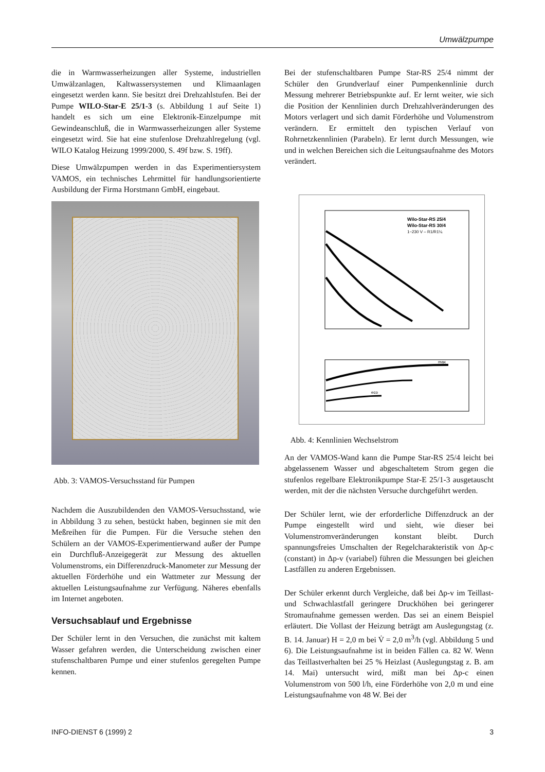Umwälzpumpe
die in Warmwasserheizungen aller Systeme, industriellen Umwälzanlagen, Kaltwassersystemen und Klimaanlagen eingesetzt werden kann. Sie besitzt drei Drehzahlstufen. Bei der Pumpe WILO-Star-E 25/1-3 (s. Abbildung 1 auf Seite 1) handelt es sich um eine Elektronik-Einzelpumpe mit Gewindeanschluß, die in Warmwasserheizungen aller Systeme eingesetzt wird. Sie hat eine stufenlose Drehzahlregelung (vgl. WILO Katalog Heizung 1999/2000, S. 49f bzw. S. 19ff).
Diese Umwälzpumpen werden in das Experimentiersystem VAMOS, ein technisches Lehrmittel für handlungsorientierte Ausbildung der Firma Horstmann GmbH, eingebaut.
Abb. 3: VAMOS-Versuchsstand für Pumpen
Nachdem die Auszubildenden den VAMOS-Versuchsstand, wie in Abbildung 3 zu sehen, bestückt haben, beginnen sie mit den Meßreihen für die Pumpen. Für die Versuche stehen den Schülern an der VAMOS-Experimentierwand außer der Pumpe ein Durchfluß-Anzeigegerät zur Messung des aktuellen Volumenstroms, ein Differenzdruck-Manometer zur Messung der aktuellen Förderhöhe und ein Wattmeter zur Messung der aktuellen Leistungsaufnahme zur Verfügung. Näheres ebenfalls im Internet angeboten.
Versuchsablauf und Ergebnisse
Der Schüler lernt in den Versuchen, die zunächst mit kaltem Wasser gefahren werden, die Unterscheidung zwischen einer stufenschaltbaren Pumpe und einer stufenlos geregelten Pumpe kennen.
Bei der stufenschaltbaren Pumpe Star-RS 25/4 nimmt der Schüler den Grundverlauf einer Pumpenkennlinie durch Messung mehrerer Betriebspunkte auf. Er lernt weiter, wie sich die Position der Kennlinien durch Drehzahlveränderungen des Motors verlagert und sich damit Förderhöhe und Volumenstrom verändern. Er ermittelt den typischen Verlauf von Rohrnetzkennlinien (Parabeln). Er lernt durch Messungen, wie und in welchen Bereichen sich die Leitungsaufnahme des Motors verändert.
Wilo-Star-RS 25/4
Wilo-Star-RS 30/4
1~230 V – R1/R1¼
max
eco
Abb. 4: Kennlinien Wechselstrom
An der VAMOS-Wand kann die Pumpe Star-RS 25/4 leicht bei abgelassenem Wasser und abgeschaltetem Strom gegen die stufenlos regelbare Elektronikpumpe Star-E 25/1-3 ausgetauscht werden, mit der die nächsten Versuche durchgeführt werden.
Der Schüler lernt, wie der erforderliche Diffenzdruck an der Pumpe eingestellt wird und sieht, wie dieser bei Volumenstromveränderungen konstant bleibt. Durch spannungsfreies Umschalten der Regelcharakteristik von Δp-c (constant) in Δp-v (variabel) führen die Messungen bei gleichen Lastfällen zu anderen Ergebnissen.
Der Schüler erkennt durch Vergleiche, daß bei Δp-v im Teillast- und Schwachlastfall geringere Druckhöhen bei geringerer Stromaufnahme gemessen werden. Das sei an einem Beispiel erläutert. Die Vollast der Heizung beträgt am Auslegungstag (z. B. 14. Januar) H = 2,0 m bei V̇ = 2,0 m<sup>3</sup>/h (vgl. Abbildung 5 und 6). Die Leistungsaufnahme ist in beiden Fällen ca. 82 W. Wenn das Teillastverhalten bei 25 % Heizlast (Auslegungstag z. B. am 14. Mai) untersucht wird, mißt man bei Δp-c einen Volumenstrom von 500 l/h, eine Förderhöhe von 2,0 m und eine Leistungsaufnahme von 48 W. Bei der
INFO-DIENST 6 (1999) 2 3